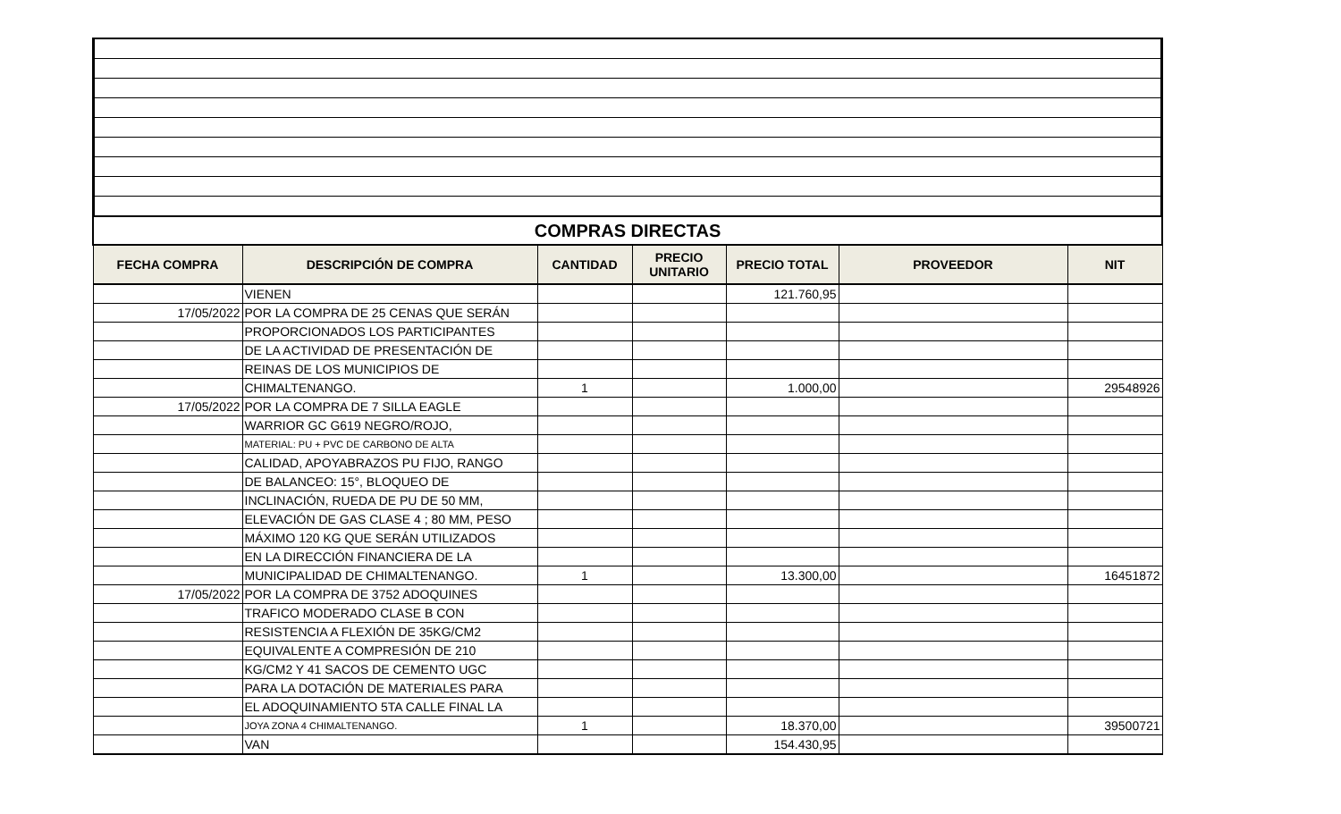| COMPRAS DIRECTAS | | | | | | |
| FECHA COMPRA | DESCRIPCIÓN DE COMPRA | CANTIDAD | PRECIO UNITARIO | PRECIO TOTAL | PROVEEDOR | NIT |
| | VIENEN | | | 121.760,95 | | |
| 17/05/2022 | POR LA COMPRA DE 25 CENAS QUE SERÁN | | | | | |
| | PROPORCIONADOS LOS PARTICIPANTES | | | | | |
| | DE LA ACTIVIDAD DE PRESENTACIÓN DE | | | | | |
| | REINAS DE LOS MUNICIPIOS DE | | | | | |
| | CHIMALTENANGO. | 1 | | 1.000,00 | | 29548926 |
| 17/05/2022 | POR LA COMPRA DE 7 SILLA EAGLE | | | | | |
| | WARRIOR GC G619 NEGRO/ROJO, | | | | | |
| | MATERIAL: PU + PVC DE CARBONO DE ALTA | | | | | |
| | CALIDAD, APOYABRAZOS PU FIJO, RANGO | | | | | |
| | DE BALANCEO: 15°, BLOQUEO DE | | | | | |
| | INCLINACIÓN, RUEDA DE PU DE 50 MM, | | | | | |
| | ELEVACIÓN DE GAS CLASE 4 ; 80 MM, PESO | | | | | |
| | MÁXIMO 120 KG QUE SERÁN UTILIZADOS | | | | | |
| | EN LA DIRECCIÓN FINANCIERA DE LA | | | | | |
| | MUNICIPALIDAD DE CHIMALTENANGO. | 1 | | 13.300,00 | | 16451872 |
| 17/05/2022 | POR LA COMPRA DE 3752 ADOQUINES | | | | | |
| | TRAFICO MODERADO CLASE B CON | | | | | |
| | RESISTENCIA A FLEXIÓN DE 35KG/CM2 | | | | | |
| | EQUIVALENTE A COMPRESIÓN DE 210 | | | | | |
| | KG/CM2 Y 41 SACOS DE CEMENTO UGC | | | | | |
| | PARA LA DOTACIÓN DE MATERIALES PARA | | | | | |
| | EL ADOQUINAMIENTO 5TA CALLE FINAL LA | | | | | |
| | JOYA ZONA 4 CHIMALTENANGO. | 1 | | 18.370,00 | | 39500721 |
| | VAN | | | 154.430,95 | | |